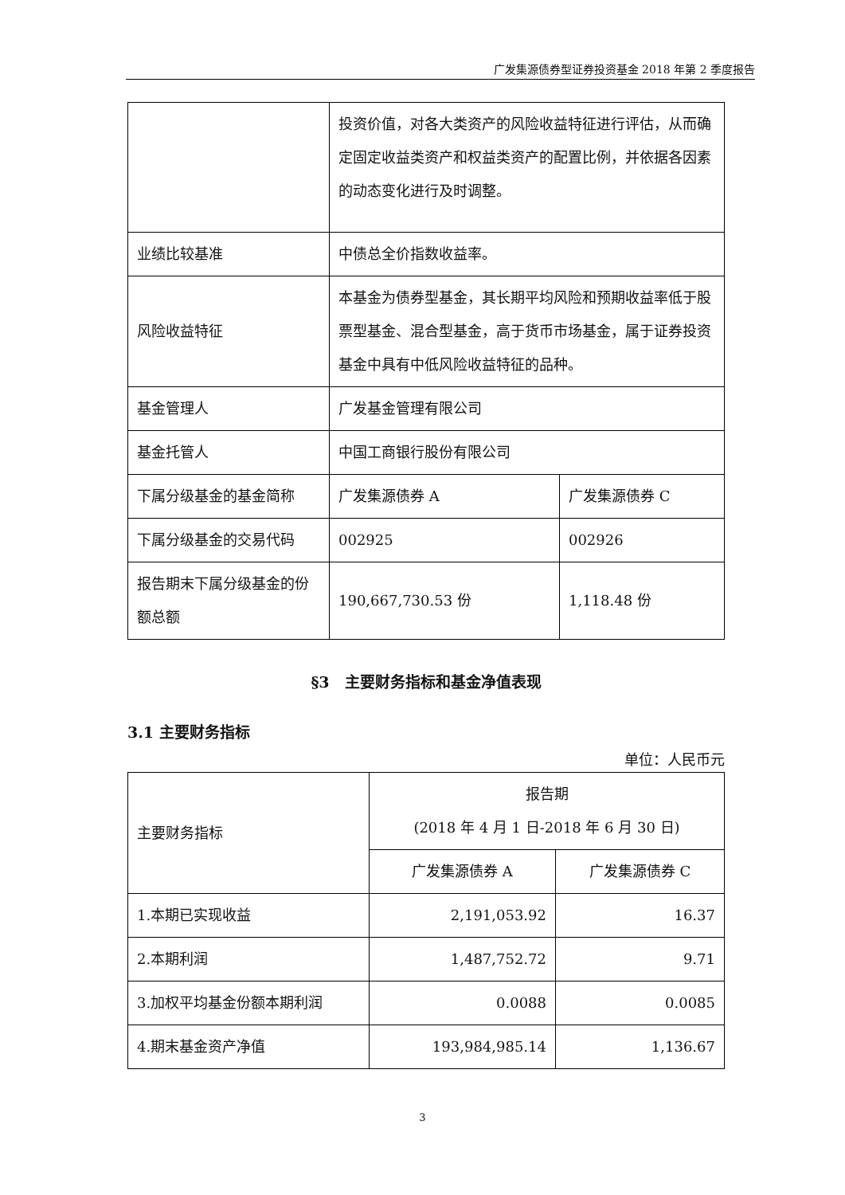广发集源债券型证券投资基金 2018 年第 2 季度报告
| | 投资价值，对各大类资产的风险收益特征进行评估，从而确定固定收益类资产和权益类资产的配置比例，并依据各因素的动态变化进行及时调整。 | |
| 业绩比较基准 | 中债总全价指数收益率。 | |
| 风险收益特征 | 本基金为债券型基金，其长期平均风险和预期收益率低于股票型基金、混合型基金，高于货币市场基金，属于证券投资基金中具有中低风险收益特征的品种。 | |
| 基金管理人 | 广发基金管理有限公司 | |
| 基金托管人 | 中国工商银行股份有限公司 | |
| 下属分级基金的基金简称 | 广发集源债券 A | 广发集源债券 C |
| 下属分级基金的交易代码 | 002925 | 002926 |
| 报告期末下属分级基金的份额总额 | 190,667,730.53 份 | 1,118.48 份 |
§3　主要财务指标和基金净值表现
3.1 主要财务指标
单位：人民币元
| 主要财务指标 | 报告期 (2018 年 4 月 1 日-2018 年 6 月 30 日) | |
| | 广发集源债券 A | 广发集源债券 C |
| 1.本期已实现收益 | 2,191,053.92 | 16.37 |
| 2.本期利润 | 1,487,752.72 | 9.71 |
| 3.加权平均基金份额本期利润 | 0.0088 | 0.0085 |
| 4.期末基金资产净值 | 193,984,985.14 | 1,136.67 |
3